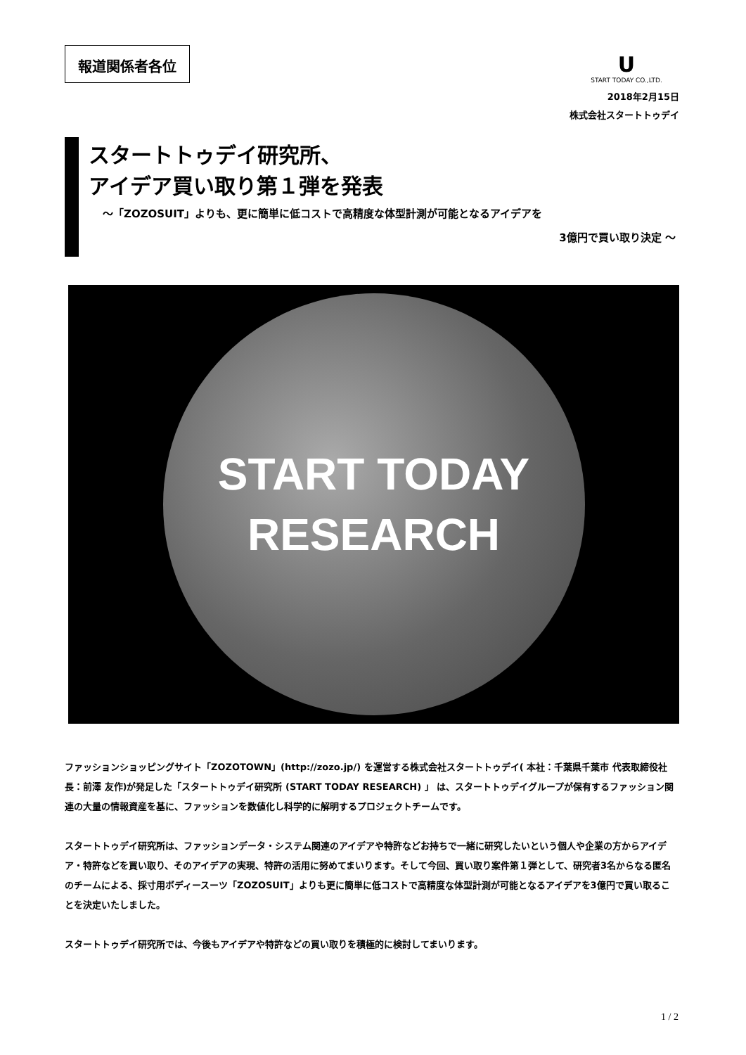報道関係者各位
U
START TODAY CO.,LTD.
2018年2月15日
株式会社スタートトゥデイ
スタートトゥデイ研究所、
アイデア買い取り第１弾を発表
～「ZOZOSUIT」よりも、更に簡単に低コストで高精度な体型計測が可能となるアイデアを
3億円で買い取り決定 ～
START TODAY
RESEARCH
ファッションショッピングサイト「ZOZOTOWN」(http://zozo.jp/) を運営する株式会社スタートトゥデイ( 本社：千葉県千葉市 代表取締役社長：前澤 友作)が発足した「スタートトゥデイ研究所 (START TODAY RESEARCH) 」 は、スタートトゥデイグループが保有するファッション関連の大量の情報資産を基に、ファッションを数値化し科学的に解明するプロジェクトチームです。
スタートトゥデイ研究所は、ファッションデータ・システム関連のアイデアや特許などお持ちで一緒に研究したいという個人や企業の方からアイデア・特許などを買い取り、そのアイデアの実現、特許の活用に努めてまいります。そして今回、買い取り案件第１弾として、研究者3名からなる匿名のチームによる、採寸用ボディースーツ「ZOZOSUIT」よりも更に簡単に低コストで高精度な体型計測が可能となるアイデアを3億円で買い取ることを決定いたしました。
スタートトゥデイ研究所では、今後もアイデアや特許などの買い取りを積極的に検討してまいります。
1 / 2